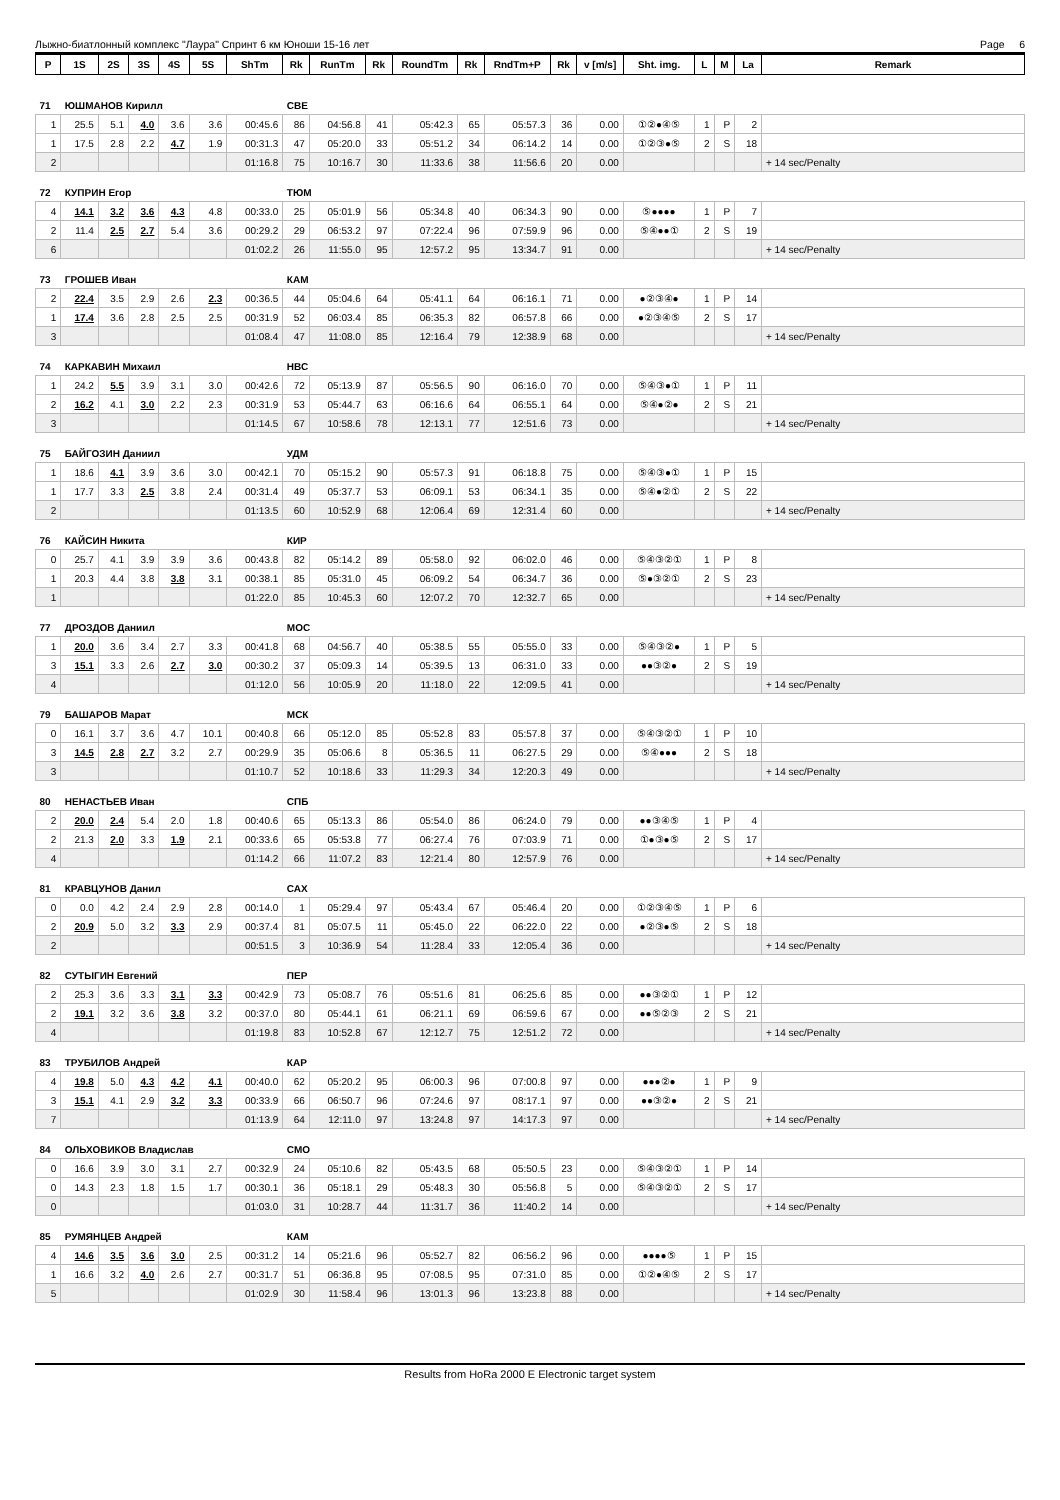Лыжно-биатлонный комплекс "Лаура" Спринт 6 км Юноши 15-16 лет Page 6
| P | 1S | 2S | 3S | 4S | 5S | ShTm | Rk | RunTm | Rk | RoundTm | Rk | RndTm+P | Rk | v [m/s] | Sht. img. | L | M | La | Remark |
| --- | --- | --- | --- | --- | --- | --- | --- | --- | --- | --- | --- | --- | --- | --- | --- | --- | --- | --- | --- |
| 71 | ЮШМАНОВ Кирилл | | | | | | СВЕ | | | | | | | | | | | | |
| 1 | 25.5 | 5.1 | 4.0 | 3.6 | 3.6 | 00:45.6 | 86 | 04:56.8 | 41 | 05:42.3 | 65 | 05:57.3 | 36 | 0.00 | ①②●④⑤ | 1 | P | 2 | |
| 1 | 17.5 | 2.8 | 2.2 | 4.7 | 1.9 | 00:31.3 | 47 | 05:20.0 | 33 | 05:51.2 | 34 | 06:14.2 | 14 | 0.00 | ①②③●⑤ | 2 | S | 18 | |
| 2 | | | | | | 01:16.8 | 75 | 10:16.7 | 30 | 11:33.6 | 38 | 11:56.6 | 20 | 0.00 | | | | | + 14 sec/Penalty |
| 72 | КУПРИН Егор | | | | | | ТЮМ | | | | | | | | | | | | |
| 4 | 14.1 | 3.2 | 3.6 | 4.3 | 4.8 | 00:33.0 | 25 | 05:01.9 | 56 | 05:34.8 | 40 | 06:34.3 | 90 | 0.00 | ⑤●●●● | 1 | P | 7 | |
| 2 | 11.4 | 2.5 | 2.7 | 5.4 | 3.6 | 00:29.2 | 29 | 06:53.2 | 97 | 07:22.4 | 96 | 07:59.9 | 96 | 0.00 | ⑤④●●① | 2 | S | 19 | |
| 6 | | | | | | 01:02.2 | 26 | 11:55.0 | 95 | 12:57.2 | 95 | 13:34.7 | 91 | 0.00 | | | | | + 14 sec/Penalty |
| 73 | ГРОШЕВ Иван | | | | | | КАМ | | | | | | | | | | | | |
| 2 | 22.4 | 3.5 | 2.9 | 2.6 | 2.3 | 00:36.5 | 44 | 05:04.6 | 64 | 05:41.1 | 64 | 06:16.1 | 71 | 0.00 | ●②③④● | 1 | P | 14 | |
| 1 | 17.4 | 3.6 | 2.8 | 2.5 | 2.5 | 00:31.9 | 52 | 06:03.4 | 85 | 06:35.3 | 82 | 06:57.8 | 66 | 0.00 | ●②③④⑤ | 2 | S | 17 | |
| 3 | | | | | | 01:08.4 | 47 | 11:08.0 | 85 | 12:16.4 | 79 | 12:38.9 | 68 | 0.00 | | | | | + 14 sec/Penalty |
| 74 | КАРКАВИН Михаил | | | | | | НВС | | | | | | | | | | | | |
| 1 | 24.2 | 5.5 | 3.9 | 3.1 | 3.0 | 00:42.6 | 72 | 05:13.9 | 87 | 05:56.5 | 90 | 06:16.0 | 70 | 0.00 | ⑤④③●① | 1 | P | 11 | |
| 2 | 16.2 | 4.1 | 3.0 | 2.2 | 2.3 | 00:31.9 | 53 | 05:44.7 | 63 | 06:16.6 | 64 | 06:55.1 | 64 | 0.00 | ⑤④●②● | 2 | S | 21 | |
| 3 | | | | | | 01:14.5 | 67 | 10:58.6 | 78 | 12:13.1 | 77 | 12:51.6 | 73 | 0.00 | | | | | + 14 sec/Penalty |
| 75 | БАЙГОЗИН Даниил | | | | | | УДМ | | | | | | | | | | | | |
| 1 | 18.6 | 4.1 | 3.9 | 3.6 | 3.0 | 00:42.1 | 70 | 05:15.2 | 90 | 05:57.3 | 91 | 06:18.8 | 75 | 0.00 | ⑤④③●① | 1 | P | 15 | |
| 1 | 17.7 | 3.3 | 2.5 | 3.8 | 2.4 | 00:31.4 | 49 | 05:37.7 | 53 | 06:09.1 | 53 | 06:34.1 | 35 | 0.00 | ⑤④●②① | 2 | S | 22 | |
| 2 | | | | | | 01:13.5 | 60 | 10:52.9 | 68 | 12:06.4 | 69 | 12:31.4 | 60 | 0.00 | | | | | + 14 sec/Penalty |
| 76 | КАЙСИН Никита | | | | | | КИР | | | | | | | | | | | | |
| 0 | 25.7 | 4.1 | 3.9 | 3.9 | 3.6 | 00:43.8 | 82 | 05:14.2 | 89 | 05:58.0 | 92 | 06:02.0 | 46 | 0.00 | ⑤④③②① | 1 | P | 8 | |
| 1 | 20.3 | 4.4 | 3.8 | 3.8 | 3.1 | 00:38.1 | 85 | 05:31.0 | 45 | 06:09.2 | 54 | 06:34.7 | 36 | 0.00 | ⑤●③②① | 2 | S | 23 | |
| 1 | | | | | | 01:22.0 | 85 | 10:45.3 | 60 | 12:07.2 | 70 | 12:32.7 | 65 | 0.00 | | | | | + 14 sec/Penalty |
| 77 | ДРОЗДОВ Даниил | | | | | | МОС | | | | | | | | | | | | |
| 1 | 20.0 | 3.6 | 3.4 | 2.7 | 3.3 | 00:41.8 | 68 | 04:56.7 | 40 | 05:38.5 | 55 | 05:55.0 | 33 | 0.00 | ⑤④③②● | 1 | P | 5 | |
| 3 | 15.1 | 3.3 | 2.6 | 2.7 | 3.0 | 00:30.2 | 37 | 05:09.3 | 14 | 05:39.5 | 13 | 06:31.0 | 33 | 0.00 | ●●③②● | 2 | S | 19 | |
| 4 | | | | | | 01:12.0 | 56 | 10:05.9 | 20 | 11:18.0 | 22 | 12:09.5 | 41 | 0.00 | | | | | + 14 sec/Penalty |
| 79 | БАШАРОВ Марат | | | | | | МСК | | | | | | | | | | | | |
| 0 | 16.1 | 3.7 | 3.6 | 4.7 | 10.1 | 00:40.8 | 66 | 05:12.0 | 85 | 05:52.8 | 83 | 05:57.8 | 37 | 0.00 | ⑤④③②① | 1 | P | 10 | |
| 3 | 14.5 | 2.8 | 2.7 | 3.2 | 2.7 | 00:29.9 | 35 | 05:06.6 | 8 | 05:36.5 | 11 | 06:27.5 | 29 | 0.00 | ⑤④●●● | 2 | S | 18 | |
| 3 | | | | | | 01:10.7 | 52 | 10:18.6 | 33 | 11:29.3 | 34 | 12:20.3 | 49 | 0.00 | | | | | + 14 sec/Penalty |
| 80 | НЕНАСТЬЕВ Иван | | | | | | СПБ | | | | | | | | | | | | |
| 2 | 20.0 | 2.4 | 5.4 | 2.0 | 1.8 | 00:40.6 | 65 | 05:13.3 | 86 | 05:54.0 | 86 | 06:24.0 | 79 | 0.00 | ●●③④⑤ | 1 | P | 4 | |
| 2 | 21.3 | 2.0 | 3.3 | 1.9 | 2.1 | 00:33.6 | 65 | 05:53.8 | 77 | 06:27.4 | 76 | 07:03.9 | 71 | 0.00 | ①●③●⑤ | 2 | S | 17 | |
| 4 | | | | | | 01:14.2 | 66 | 11:07.2 | 83 | 12:21.4 | 80 | 12:57.9 | 76 | 0.00 | | | | | + 14 sec/Penalty |
| 81 | КРАВЦУНОВ Данил | | | | | | САХ | | | | | | | | | | | | |
| 0 | 0.0 | 4.2 | 2.4 | 2.9 | 2.8 | 00:14.0 | 1 | 05:29.4 | 97 | 05:43.4 | 67 | 05:46.4 | 20 | 0.00 | ①②③④⑤ | 1 | P | 6 | |
| 2 | 20.9 | 5.0 | 3.2 | 3.3 | 2.9 | 00:37.4 | 81 | 05:07.5 | 11 | 05:45.0 | 22 | 06:22.0 | 22 | 0.00 | ●②③●⑤ | 2 | S | 18 | |
| 2 | | | | | | 00:51.5 | 3 | 10:36.9 | 54 | 11:28.4 | 33 | 12:05.4 | 36 | 0.00 | | | | | + 14 sec/Penalty |
| 82 | СУТЫГИН Евгений | | | | | | ПЕР | | | | | | | | | | | | |
| 2 | 25.3 | 3.6 | 3.3 | 3.1 | 3.3 | 00:42.9 | 73 | 05:08.7 | 76 | 05:51.6 | 81 | 06:25.6 | 85 | 0.00 | ●●③②① | 1 | P | 12 | |
| 2 | 19.1 | 3.2 | 3.6 | 3.8 | 3.2 | 00:37.0 | 80 | 05:44.1 | 61 | 06:21.1 | 69 | 06:59.6 | 67 | 0.00 | ●●⑤②③ | 2 | S | 21 | |
| 4 | | | | | | 01:19.8 | 83 | 10:52.8 | 67 | 12:12.7 | 75 | 12:51.2 | 72 | 0.00 | | | | | + 14 sec/Penalty |
| 83 | ТРУБИЛОВ Андрей | | | | | | КАР | | | | | | | | | | | | |
| 4 | 19.8 | 5.0 | 4.3 | 4.2 | 4.1 | 00:40.0 | 62 | 05:20.2 | 95 | 06:00.3 | 96 | 07:00.8 | 97 | 0.00 | ●●●②● | 1 | P | 9 | |
| 3 | 15.1 | 4.1 | 2.9 | 3.2 | 3.3 | 00:33.9 | 66 | 06:50.7 | 96 | 07:24.6 | 97 | 08:17.1 | 97 | 0.00 | ●●③②● | 2 | S | 21 | |
| 7 | | | | | | 01:13.9 | 64 | 12:11.0 | 97 | 13:24.8 | 97 | 14:17.3 | 97 | 0.00 | | | | | + 14 sec/Penalty |
| 84 | ОЛЬХОВИКОВ Владислав | | | | | | СМО | | | | | | | | | | | | |
| 0 | 16.6 | 3.9 | 3.0 | 3.1 | 2.7 | 00:32.9 | 24 | 05:10.6 | 82 | 05:43.5 | 68 | 05:50.5 | 23 | 0.00 | ⑤④③②① | 1 | P | 14 | |
| 0 | 14.3 | 2.3 | 1.8 | 1.5 | 1.7 | 00:30.1 | 36 | 05:18.1 | 29 | 05:48.3 | 30 | 05:56.8 | 5 | 0.00 | ⑤④③②① | 2 | S | 17 | |
| 0 | | | | | | 01:03.0 | 31 | 10:28.7 | 44 | 11:31.7 | 36 | 11:40.2 | 14 | 0.00 | | | | | + 14 sec/Penalty |
| 85 | РУМЯНЦЕВ Андрей | | | | | | КАМ | | | | | | | | | | | | |
| 4 | 14.6 | 3.5 | 3.6 | 3.0 | 2.5 | 00:31.2 | 14 | 05:21.6 | 96 | 05:52.7 | 82 | 06:56.2 | 96 | 0.00 | ●●●●⑤ | 1 | P | 15 | |
| 1 | 16.6 | 3.2 | 4.0 | 2.6 | 2.7 | 00:31.7 | 51 | 06:36.8 | 95 | 07:08.5 | 95 | 07:31.0 | 85 | 0.00 | ①②●④⑤ | 2 | S | 17 | |
| 5 | | | | | | 01:02.9 | 30 | 11:58.4 | 96 | 13:01.3 | 96 | 13:23.8 | 88 | 0.00 | | | | | + 14 sec/Penalty |
Results from HoRa 2000 E Electronic target system